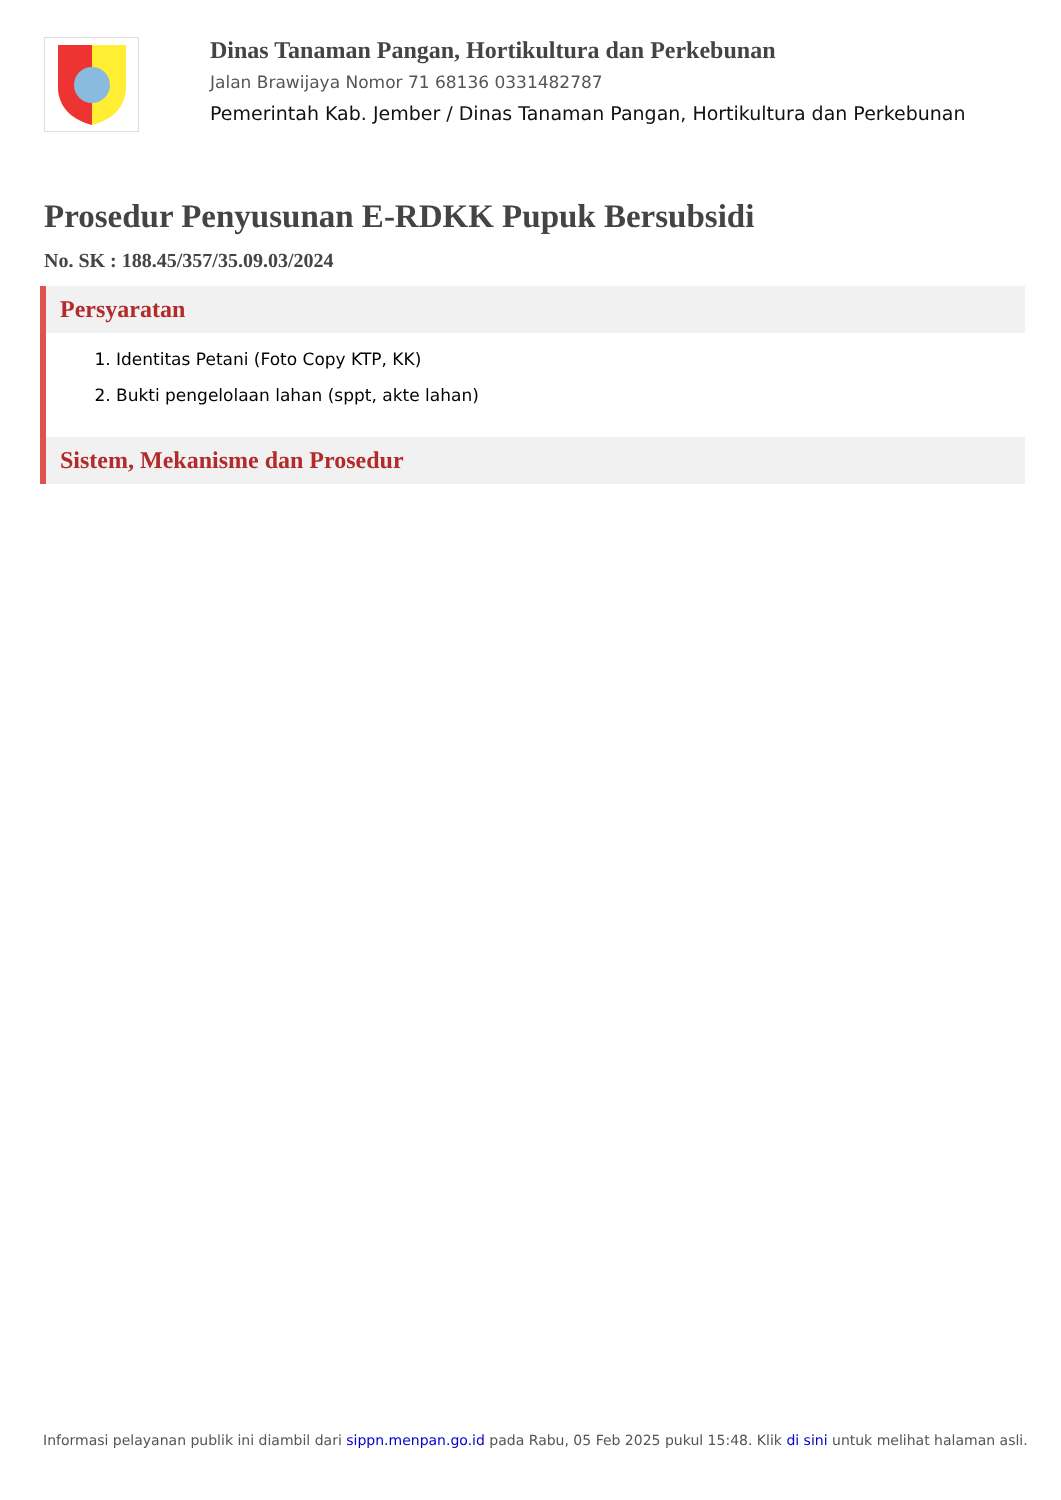Dinas Tanaman Pangan, Hortikultura dan Perkebunan
Jalan Brawijaya Nomor 71 68136 0331482787
Pemerintah Kab. Jember / Dinas Tanaman Pangan, Hortikultura dan Perkebunan
Prosedur Penyusunan E-RDKK Pupuk Bersubsidi
No. SK : 188.45/357/35.09.03/2024
Persyaratan
1. Identitas Petani (Foto Copy KTP, KK)
2. Bukti pengelolaan lahan (sppt, akte lahan)
Sistem, Mekanisme dan Prosedur
Informasi pelayanan publik ini diambil dari sippn.menpan.go.id pada Rabu, 05 Feb 2025 pukul 15:48. Klik di sini untuk melihat halaman asli.